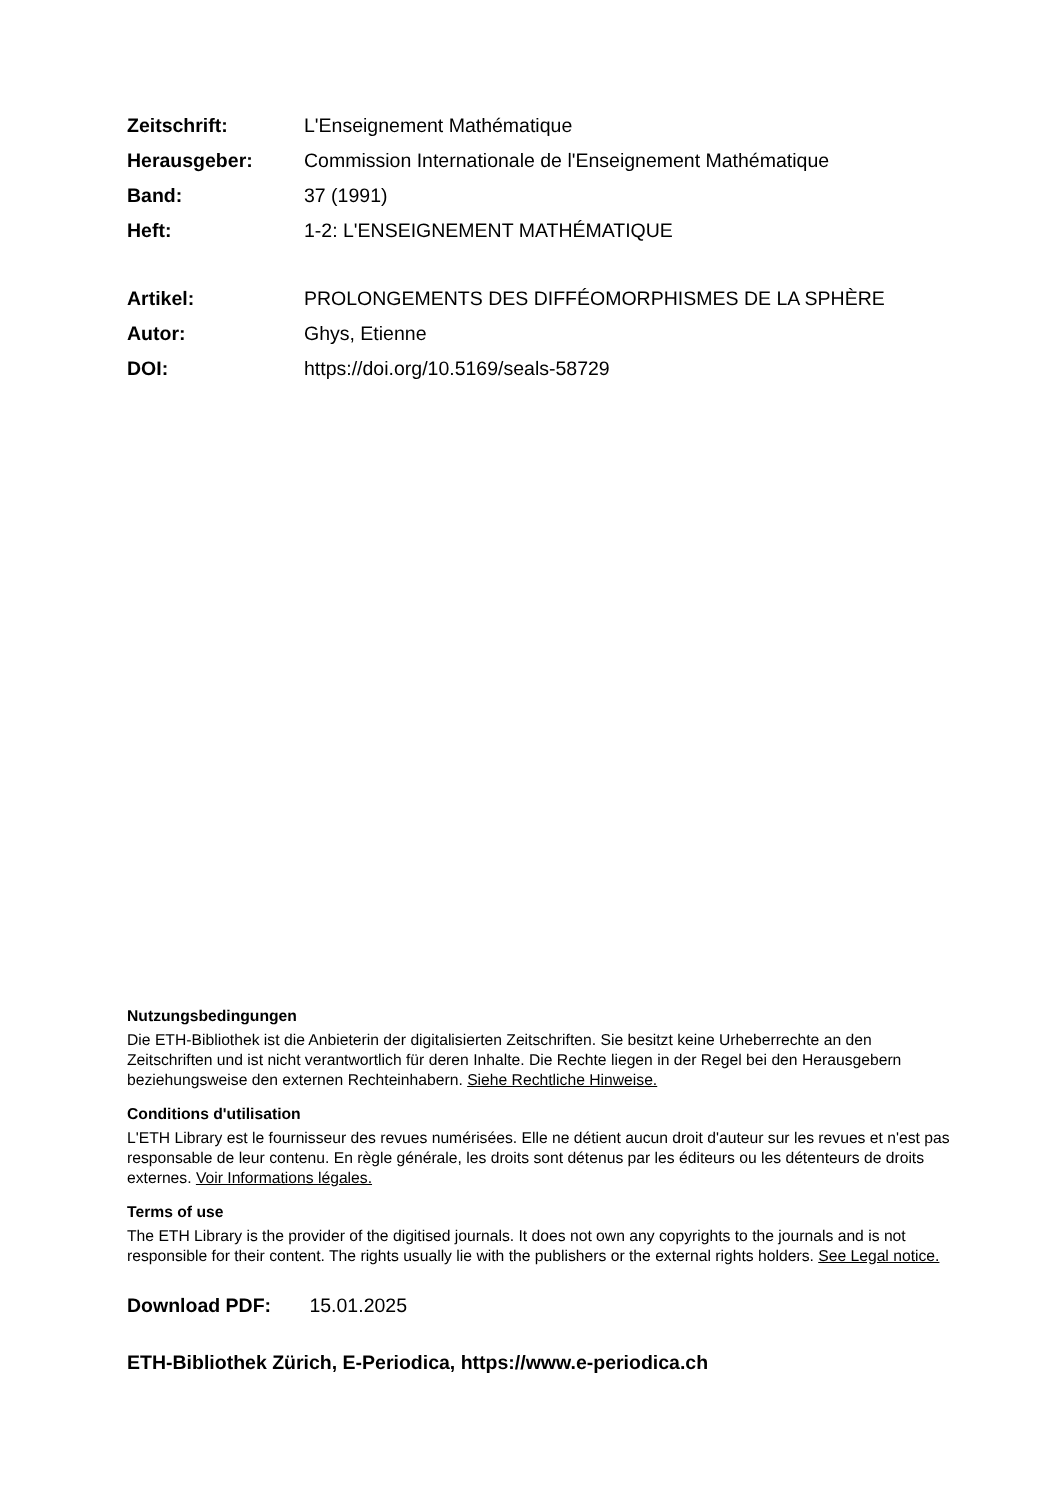Zeitschrift: L'Enseignement Mathématique
Herausgeber: Commission Internationale de l'Enseignement Mathématique
Band: 37 (1991)
Heft: 1-2: L'ENSEIGNEMENT MATHÉMATIQUE
Artikel: PROLONGEMENTS DES DIFFÉOMORPHISMES DE LA SPHÈRE
Autor: Ghys, Etienne
DOI: https://doi.org/10.5169/seals-58729
Nutzungsbedingungen
Die ETH-Bibliothek ist die Anbieterin der digitalisierten Zeitschriften. Sie besitzt keine Urheberrechte an den Zeitschriften und ist nicht verantwortlich für deren Inhalte. Die Rechte liegen in der Regel bei den Herausgebern beziehungsweise den externen Rechteinhabern. Siehe Rechtliche Hinweise.
Conditions d'utilisation
L'ETH Library est le fournisseur des revues numérisées. Elle ne détient aucun droit d'auteur sur les revues et n'est pas responsable de leur contenu. En règle générale, les droits sont détenus par les éditeurs ou les détenteurs de droits externes. Voir Informations légales.
Terms of use
The ETH Library is the provider of the digitised journals. It does not own any copyrights to the journals and is not responsible for their content. The rights usually lie with the publishers or the external rights holders. See Legal notice.
Download PDF: 15.01.2025
ETH-Bibliothek Zürich, E-Periodica, https://www.e-periodica.ch